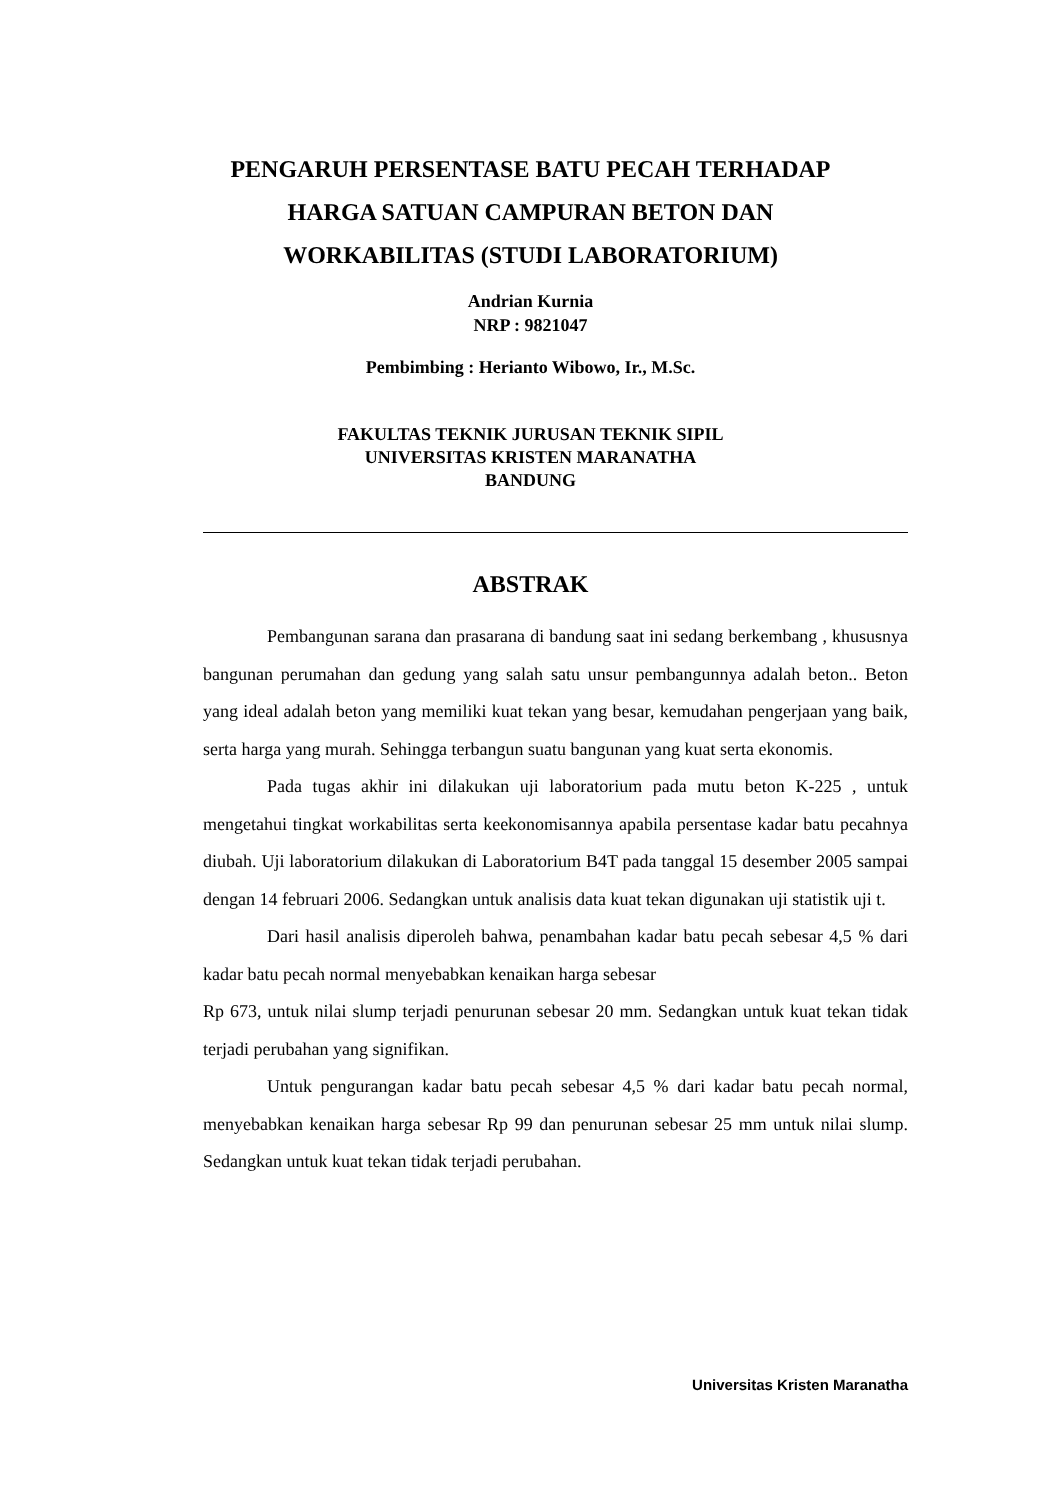PENGARUH PERSENTASE BATU PECAH TERHADAP
HARGA SATUAN CAMPURAN BETON DAN
WORKABILITAS (STUDI LABORATORIUM)
Andrian Kurnia
NRP : 9821047
Pembimbing : Herianto Wibowo, Ir., M.Sc.
FAKULTAS TEKNIK JURUSAN TEKNIK SIPIL
UNIVERSITAS KRISTEN MARANATHA
BANDUNG
ABSTRAK
Pembangunan sarana dan prasarana di bandung saat ini sedang berkembang , khususnya bangunan perumahan dan gedung yang salah satu unsur pembangunnya adalah beton.. Beton yang ideal adalah beton yang memiliki kuat tekan yang besar, kemudahan pengerjaan yang baik, serta harga yang murah. Sehingga terbangun suatu bangunan yang kuat serta ekonomis.
Pada tugas akhir ini dilakukan uji laboratorium pada mutu beton K-225 , untuk mengetahui tingkat workabilitas serta keekonomisannya apabila persentase kadar batu pecahnya diubah. Uji laboratorium dilakukan di Laboratorium B4T pada tanggal 15 desember 2005 sampai dengan 14 februari 2006. Sedangkan untuk analisis data kuat tekan digunakan uji statistik uji t.
Dari hasil analisis diperoleh bahwa, penambahan kadar batu pecah sebesar 4,5 % dari kadar batu pecah normal menyebabkan kenaikan harga sebesar
Rp 673, untuk nilai slump terjadi penurunan sebesar 20 mm. Sedangkan untuk kuat tekan tidak terjadi perubahan yang signifikan.
Untuk pengurangan kadar batu pecah sebesar 4,5 % dari kadar batu pecah normal, menyebabkan kenaikan harga sebesar Rp 99 dan penurunan sebesar 25 mm untuk nilai slump. Sedangkan untuk kuat tekan tidak terjadi perubahan.
Universitas Kristen Maranatha